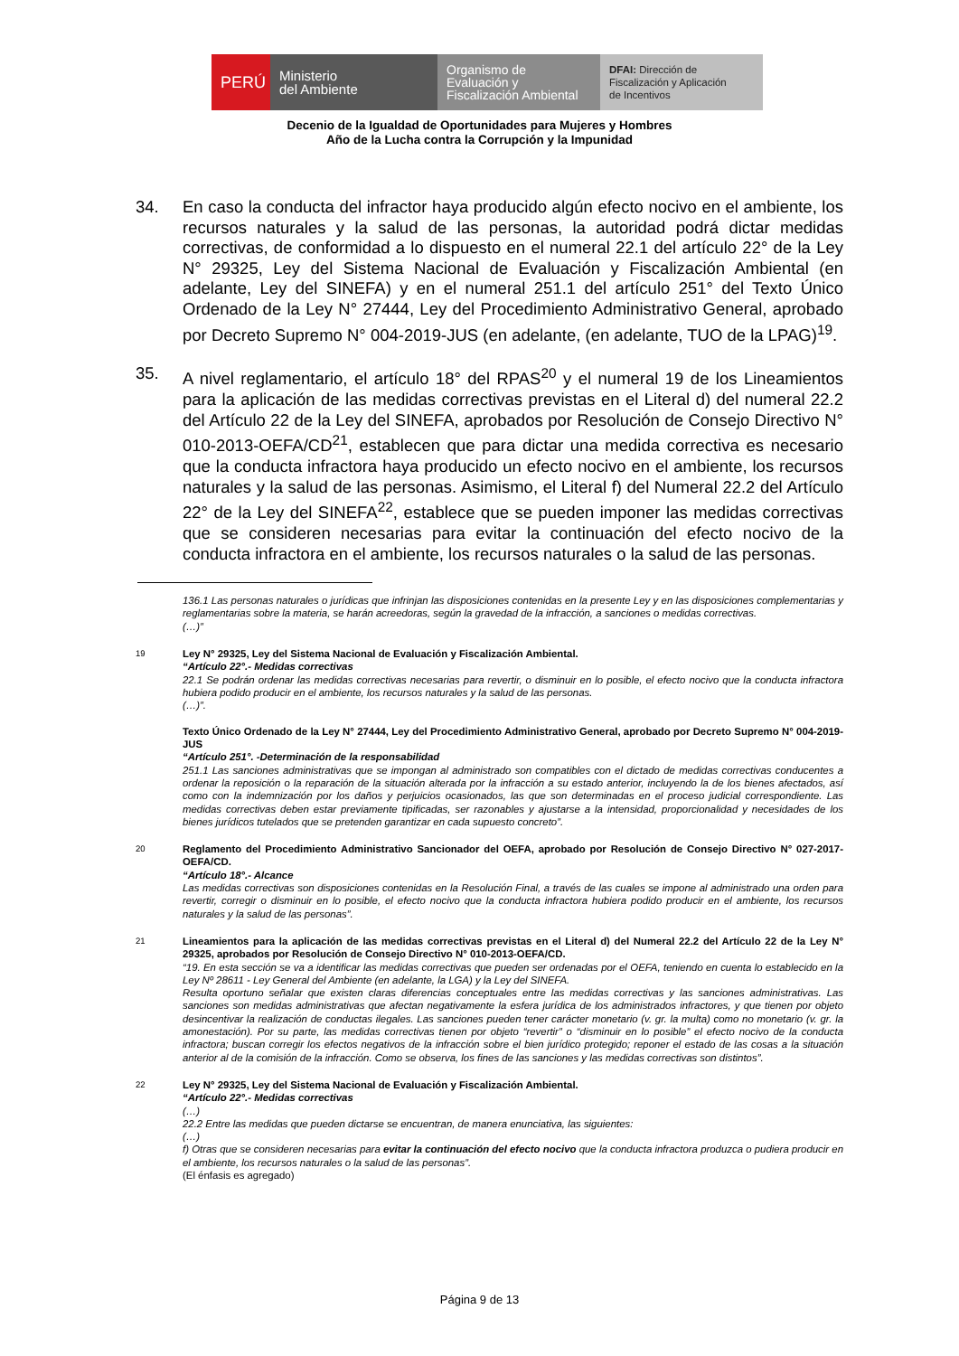PERÚ
Ministerio
del Ambiente
Organismo de
Evaluación y
Fiscalización Ambiental
DFAI: Dirección de
Fiscalización y Aplicación
de Incentivos
Decenio de la Igualdad de Oportunidades para Mujeres y Hombres
Año de la Lucha contra la Corrupción y la Impunidad
34. En caso la conducta del infractor haya producido algún efecto nocivo en el ambiente, los recursos naturales y la salud de las personas, la autoridad podrá dictar medidas correctivas, de conformidad a lo dispuesto en el numeral 22.1 del artículo 22° de la Ley N° 29325, Ley del Sistema Nacional de Evaluación y Fiscalización Ambiental (en adelante, Ley del SINEFA) y en el numeral 251.1 del artículo 251° del Texto Único Ordenado de la Ley N° 27444, Ley del Procedimiento Administrativo General, aprobado por Decreto Supremo N° 004-2019-JUS (en adelante, (en adelante, TUO de la LPAG)<sup>19</sup>.
35. A nivel reglamentario, el artículo 18° del RPAS<sup>20</sup> y el numeral 19 de los Lineamientos para la aplicación de las medidas correctivas previstas en el Literal d) del numeral 22.2 del Artículo 22 de la Ley del SINEFA, aprobados por Resolución de Consejo Directivo N° 010-2013-OEFA/CD<sup>21</sup>, establecen que para dictar una medida correctiva es necesario que la conducta infractora haya producido un efecto nocivo en el ambiente, los recursos naturales y la salud de las personas. Asimismo, el Literal f) del Numeral 22.2 del Artículo 22° de la Ley del SINEFA<sup>22</sup>, establece que se pueden imponer las medidas correctivas que se consideren necesarias para evitar la continuación del efecto nocivo de la conducta infractora en el ambiente, los recursos naturales o la salud de las personas.
136.1 Las personas naturales o jurídicas que infrinjan las disposiciones contenidas en la presente Ley y en las disposiciones complementarias y reglamentarias sobre la materia, se harán acreedoras, según la gravedad de la infracción, a sanciones o medidas correctivas.
(…)”
19
Ley N° 29325, Ley del Sistema Nacional de Evaluación y Fiscalización Ambiental.
“Artículo 22°.- Medidas correctivas
22.1 Se podrán ordenar las medidas correctivas necesarias para revertir, o disminuir en lo posible, el efecto nocivo que la conducta infractora hubiera podido producir en el ambiente, los recursos naturales y la salud de las personas.
(…)”.
Texto Único Ordenado de la Ley N° 27444, Ley del Procedimiento Administrativo General, aprobado por Decreto Supremo N° 004-2019-JUS
“Artículo 251°. -Determinación de la responsabilidad
251.1 Las sanciones administrativas que se impongan al administrado son compatibles con el dictado de medidas correctivas conducentes a ordenar la reposición o la reparación de la situación alterada por la infracción a su estado anterior, incluyendo la de los bienes afectados, así como con la indemnización por los daños y perjuicios ocasionados, las que son determinadas en el proceso judicial correspondiente. Las medidas correctivas deben estar previamente tipificadas, ser razonables y ajustarse a la intensidad, proporcionalidad y necesidades de los bienes jurídicos tutelados que se pretenden garantizar en cada supuesto concreto”.
20
Reglamento del Procedimiento Administrativo Sancionador del OEFA, aprobado por Resolución de Consejo Directivo N° 027-2017-OEFA/CD.
“Artículo 18°.- Alcance
Las medidas correctivas son disposiciones contenidas en la Resolución Final, a través de las cuales se impone al administrado una orden para revertir, corregir o disminuir en lo posible, el efecto nocivo que la conducta infractora hubiera podido producir en el ambiente, los recursos naturales y la salud de las personas”.
21
Lineamientos para la aplicación de las medidas correctivas previstas en el Literal d) del Numeral 22.2 del Artículo 22 de la Ley N° 29325, aprobados por Resolución de Consejo Directivo N° 010-2013-OEFA/CD.
“19. En esta sección se va a identificar las medidas correctivas que pueden ser ordenadas por el OEFA, teniendo en cuenta lo establecido en la Ley Nº 28611 - Ley General del Ambiente (en adelante, la LGA) y la Ley del SINEFA.
Resulta oportuno señalar que existen claras diferencias conceptuales entre las medidas correctivas y las sanciones administrativas. Las sanciones son medidas administrativas que afectan negativamente la esfera jurídica de los administrados infractores, y que tienen por objeto desincentivar la realización de conductas ilegales. Las sanciones pueden tener carácter monetario (v. gr. la multa) como no monetario (v. gr. la amonestación). Por su parte, las medidas correctivas tienen por objeto “revertir” o “disminuir en lo posible” el efecto nocivo de la conducta infractora; buscan corregir los efectos negativos de la infracción sobre el bien jurídico protegido; reponer el estado de las cosas a la situación anterior al de la comisión de la infracción. Como se observa, los fines de las sanciones y las medidas correctivas son distintos”.
22
Ley N° 29325, Ley del Sistema Nacional de Evaluación y Fiscalización Ambiental.
“Artículo 22°.- Medidas correctivas
(…)
22.2 Entre las medidas que pueden dictarse se encuentran, de manera enunciativa, las siguientes:
(…)
f) Otras que se consideren necesarias para evitar la continuación del efecto nocivo que la conducta infractora produzca o pudiera producir en el ambiente, los recursos naturales o la salud de las personas”.
(El énfasis es agregado)
Página 9 de 13